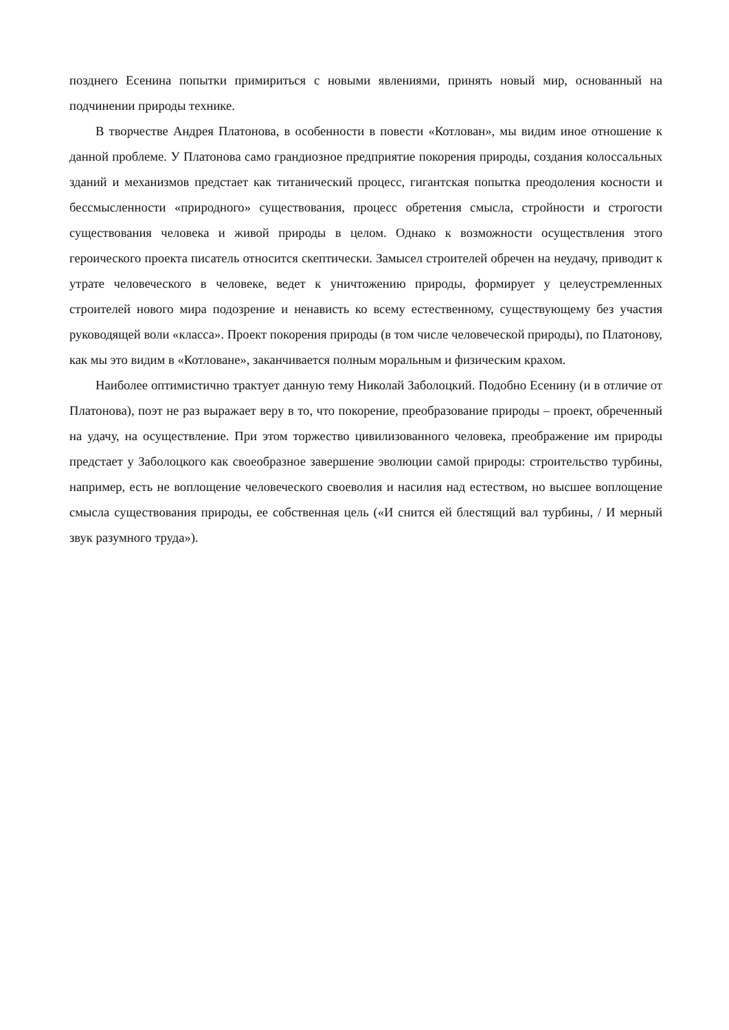позднего Есенина попытки примириться с новыми явлениями, принять новый мир, основанный на подчинении природы технике.
В творчестве Андрея Платонова, в особенности в повести «Котлован», мы видим иное отношение к данной проблеме. У Платонова само грандиозное предприятие покорения природы, создания колоссальных зданий и механизмов предстает как титанический процесс, гигантская попытка преодоления косности и бессмысленности «природного» существования, процесс обретения смысла, стройности и строгости существования человека и живой природы в целом. Однако к возможности осуществления этого героического проекта писатель относится скептически. Замысел строителей обречен на неудачу, приводит к утрате человеческого в человеке, ведет к уничтожению природы, формирует у целеустремленных строителей нового мира подозрение и ненависть ко всему естественному, существующему без участия руководящей воли «класса». Проект покорения природы (в том числе человеческой природы), по Платонову, как мы это видим в «Котловане», заканчивается полным моральным и физическим крахом.
Наиболее оптимистично трактует данную тему Николай Заболоцкий. Подобно Есенину (и в отличие от Платонова), поэт не раз выражает веру в то, что покорение, преобразование природы – проект, обреченный на удачу, на осуществление. При этом торжество цивилизованного человека, преображение им природы предстает у Заболоцкого как своеобразное завершение эволюции самой природы: строительство турбины, например, есть не воплощение человеческого своеволия и насилия над естеством, но высшее воплощение смысла существования природы, ее собственная цель («И снится ей блестящий вал турбины, / И мерный звук разумного труда»).